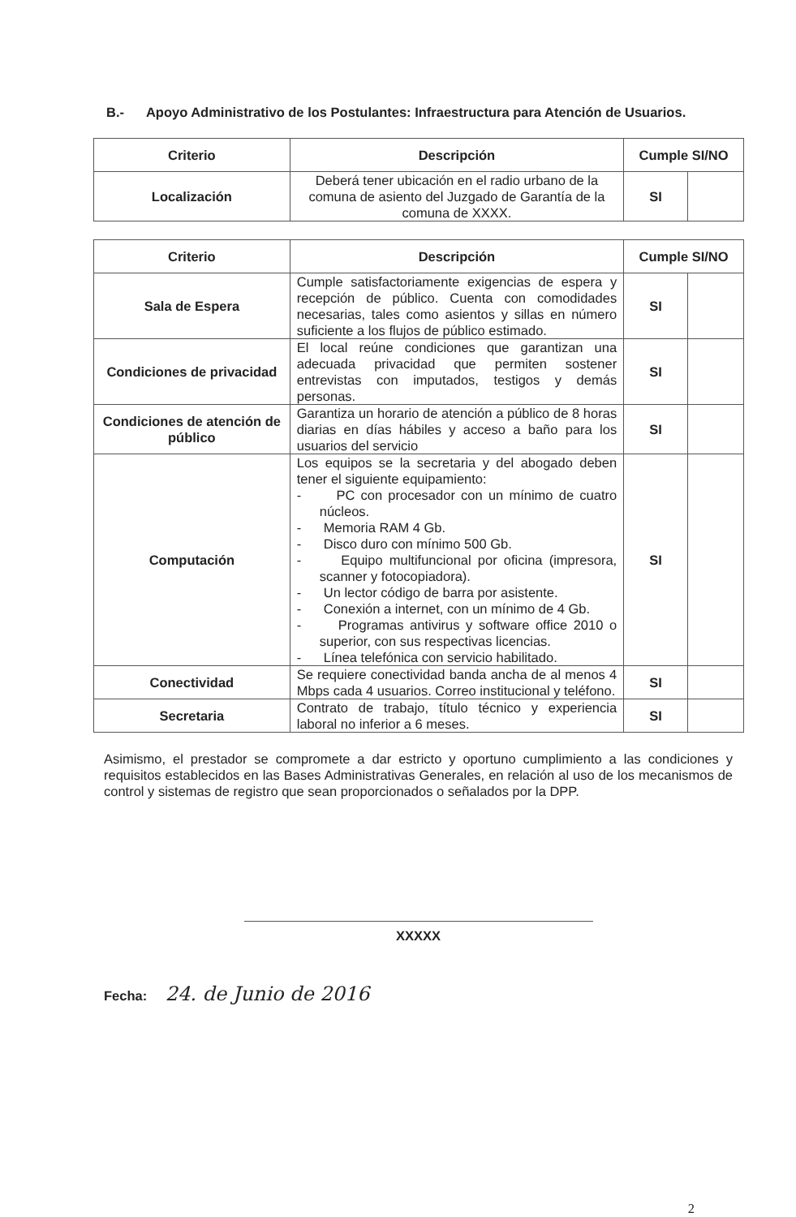B.- Apoyo Administrativo de los Postulantes: Infraestructura para Atención de Usuarios.
| Criterio | Descripción | Cumple SI/NO | |
| --- | --- | --- | --- |
| Localización | Deberá tener ubicación en el radio urbano de la comuna de asiento del Juzgado de Garantía de la comuna de XXXX. | SI | |
| Criterio | Descripción | Cumple SI/NO | |
| --- | --- | --- | --- |
| Sala de Espera | Cumple satisfactoriamente exigencias de espera y recepción de público. Cuenta con comodidades necesarias, tales como asientos y sillas en número suficiente a los flujos de público estimado. | SI | |
| Condiciones de privacidad | El local reúne condiciones que garantizan una adecuada privacidad que permiten sostener entrevistas con imputados, testigos y demás personas. | SI | |
| Condiciones de atención de público | Garantiza un horario de atención a público de 8 horas diarias en días hábiles y acceso a baño para los usuarios del servicio | SI | |
| Computación | Los equipos se la secretaria y del abogado deben tener el siguiente equipamiento: - PC con procesador con un mínimo de cuatro núcleos. - Memoria RAM 4 Gb. - Disco duro con mínimo 500 Gb. - Equipo multifuncional por oficina (impresora, scanner y fotocopiadora). - Un lector código de barra por asistente. - Conexión a internet, con un mínimo de 4 Gb. - Programas antivirus y software office 2010 o superior, con sus respectivas licencias. - Línea telefónica con servicio habilitado. | SI | |
| Conectividad | Se requiere conectividad banda ancha de al menos 4 Mbps cada 4 usuarios. Correo institucional y teléfono. | SI | |
| Secretaria | Contrato de trabajo, título técnico y experiencia laboral no inferior a 6 meses. | SI | |
Asimismo, el prestador se compromete a dar estricto y oportuno cumplimiento a las condiciones y requisitos establecidos en las Bases Administrativas Generales, en relación al uso de los mecanismos de control y sistemas de registro que sean proporcionados o señalados por la DPP.
XXXXX
Fecha: 24. de Junio de 2016
2